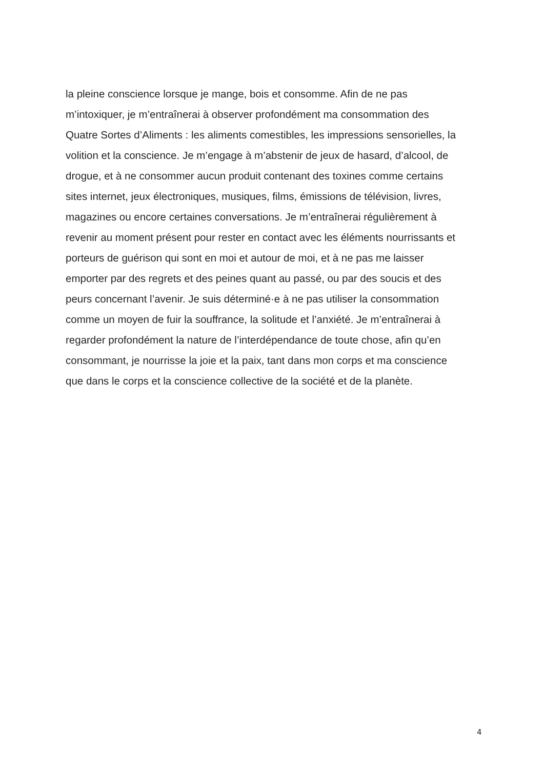la pleine conscience lorsque je mange, bois et consomme. Afin de ne pas
m’intoxiquer, je m’entraînerai à observer profondément ma consommation des
Quatre Sortes d’Aliments : les aliments comestibles, les impressions sensorielles, la
volition et la conscience. Je m’engage à m’abstenir de jeux de hasard, d’alcool, de
drogue, et à ne consommer aucun produit contenant des toxines comme certains
sites internet, jeux électroniques, musiques, films, émissions de télévision, livres,
magazines ou encore certaines conversations. Je m’entraînerai régulièrement à
revenir au moment présent pour rester en contact avec les éléments nourrissants et
porteurs de guérison qui sont en moi et autour de moi, et à ne pas me laisser
emporter par des regrets et des peines quant au passé, ou par des soucis et des
peurs concernant l’avenir. Je suis déterminé·e à ne pas utiliser la consommation
comme un moyen de fuir la souffrance, la solitude et l’anxiété. Je m’entraînerai à
regarder profondément la nature de l’interdépendance de toute chose, afin qu’en
consommant, je nourrisse la joie et la paix, tant dans mon corps et ma conscience
que dans le corps et la conscience collective de la société et de la planète.
4